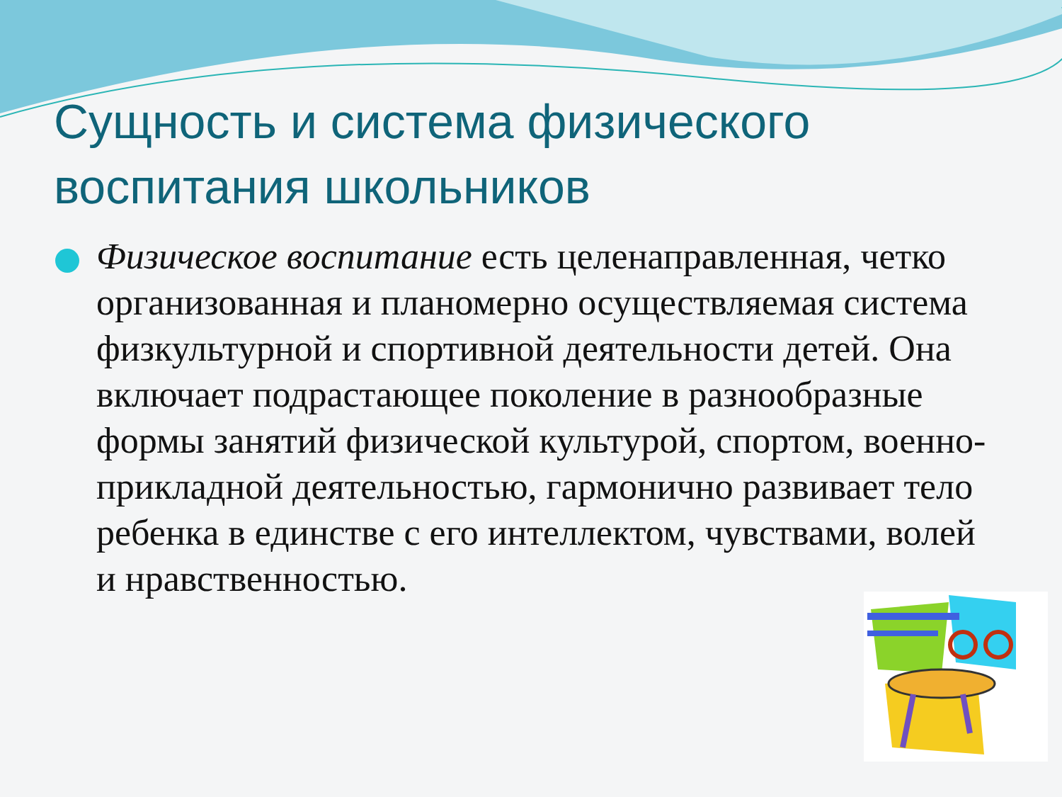Сущность и система физического воспитания школьников
Физическое воспитание есть целенаправленная, четко организованная и планомерно осуществляемая система физкультурной и спортивной деятельности детей. Она включает подрастающее поколение в разнообразные формы занятий физической культурой, спортом, военно-прикладной деятельностью, гармонично развивает тело ребенка в единстве с его интеллектом, чувствами, волей и нравственностью.